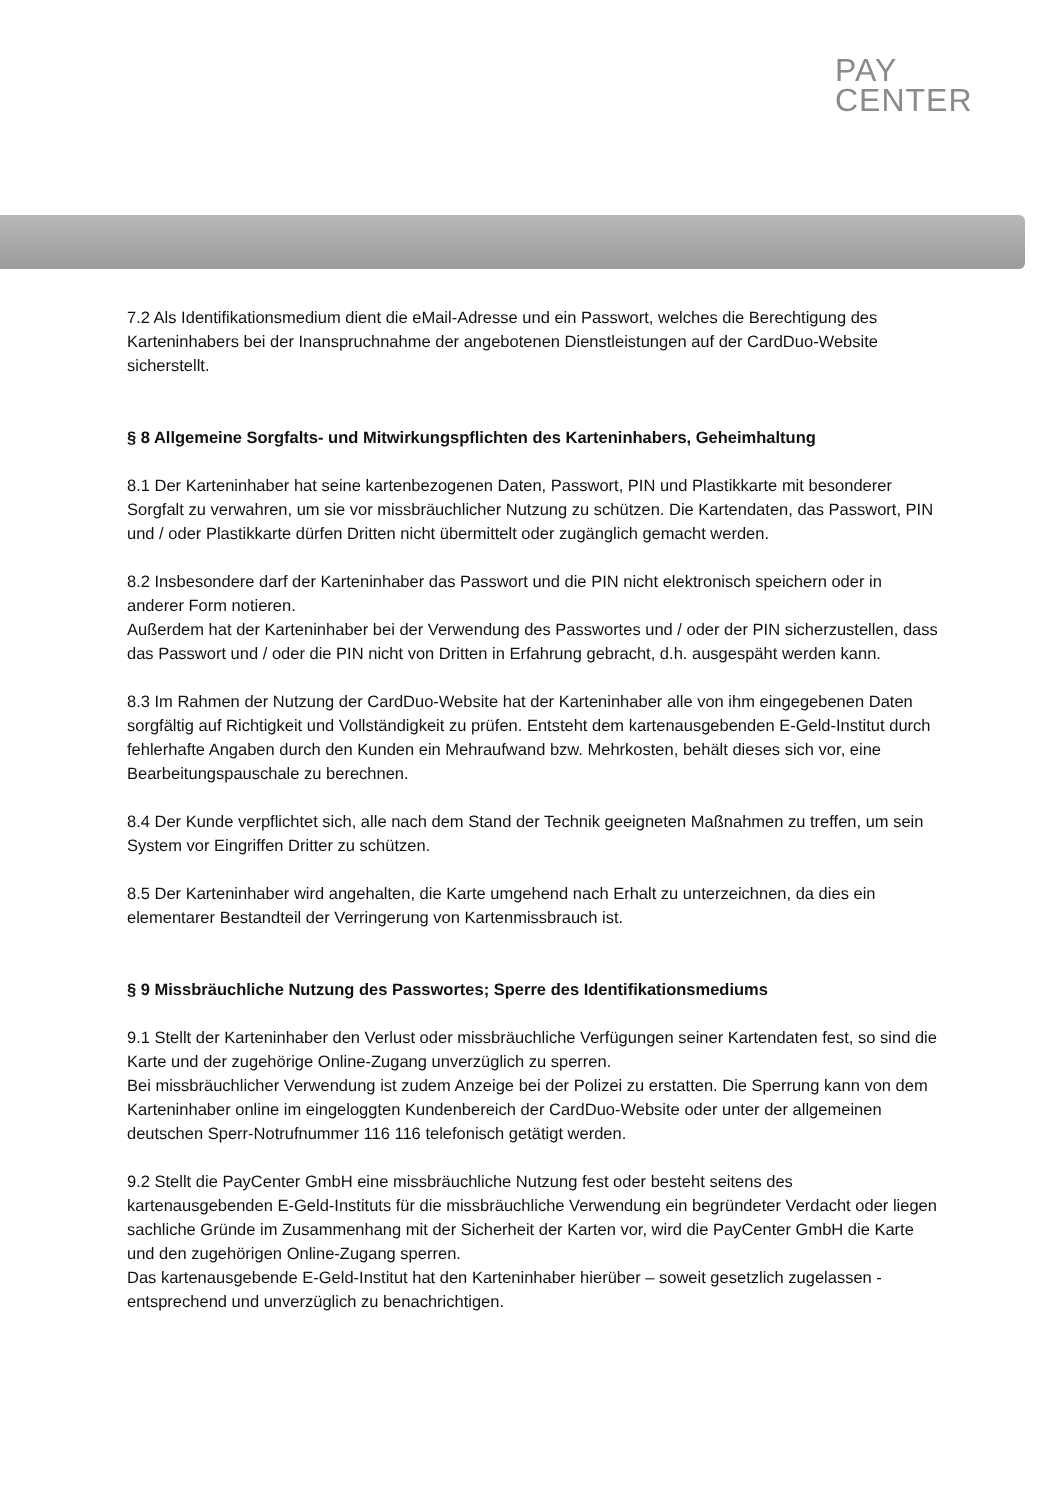PAY
CENTER
7.2 Als Identifikationsmedium dient die eMail-Adresse und ein Passwort, welches die Berechtigung des Karteninhabers bei der Inanspruchnahme der angebotenen Dienstleistungen auf der CardDuo-Website sicherstellt.
§ 8 Allgemeine Sorgfalts- und Mitwirkungspflichten des Karteninhabers, Geheimhaltung
8.1 Der Karteninhaber hat seine kartenbezogenen Daten, Passwort, PIN und Plastikkarte mit besonderer Sorgfalt zu verwahren, um sie vor missbräuchlicher Nutzung zu schützen. Die Kartendaten, das Passwort, PIN und / oder Plastikkarte dürfen Dritten nicht übermittelt oder zugänglich gemacht werden.
8.2 Insbesondere darf der Karteninhaber das Passwort und die PIN nicht elektronisch speichern oder in anderer Form notieren.
Außerdem hat der Karteninhaber bei der Verwendung des Passwortes und / oder der PIN sicherzustellen, dass das Passwort und / oder die PIN nicht von Dritten in Erfahrung gebracht, d.h. ausgespäht werden kann.
8.3 Im Rahmen der Nutzung der CardDuo-Website hat der Karteninhaber alle von ihm eingegebenen Daten sorgfältig auf Richtigkeit und Vollständigkeit zu prüfen. Entsteht dem kartenausgebenden E-Geld-Institut durch fehlerhafte Angaben durch den Kunden ein Mehraufwand bzw. Mehrkosten, behält dieses sich vor, eine Bearbeitungspauschale zu berechnen.
8.4 Der Kunde verpflichtet sich, alle nach dem Stand der Technik geeigneten Maßnahmen zu treffen, um sein System vor Eingriffen Dritter zu schützen.
8.5 Der Karteninhaber wird angehalten, die Karte umgehend nach Erhalt zu unterzeichnen, da dies ein elementarer Bestandteil der Verringerung von Kartenmissbrauch ist.
§ 9 Missbräuchliche Nutzung des Passwortes; Sperre des Identifikationsmediums
9.1 Stellt der Karteninhaber den Verlust oder missbräuchliche Verfügungen seiner Kartendaten fest, so sind die Karte und der zugehörige Online-Zugang unverzüglich zu sperren.
Bei missbräuchlicher Verwendung ist zudem Anzeige bei der Polizei zu erstatten. Die Sperrung kann von dem Karteninhaber online im eingeloggten Kundenbereich der CardDuo-Website oder unter der allgemeinen deutschen Sperr-Notrufnummer 116 116 telefonisch getätigt werden.
9.2 Stellt die PayCenter GmbH eine missbräuchliche Nutzung fest oder besteht seitens des kartenausgebenden E-Geld-Instituts für die missbräuchliche Verwendung ein begründeter Verdacht oder liegen sachliche Gründe im Zusammenhang mit der Sicherheit der Karten vor, wird die PayCenter GmbH die Karte und den zugehörigen Online-Zugang sperren.
Das kartenausgebende E-Geld-Institut hat den Karteninhaber hierüber – soweit gesetzlich zugelassen - entsprechend und unverzüglich zu benachrichtigen.